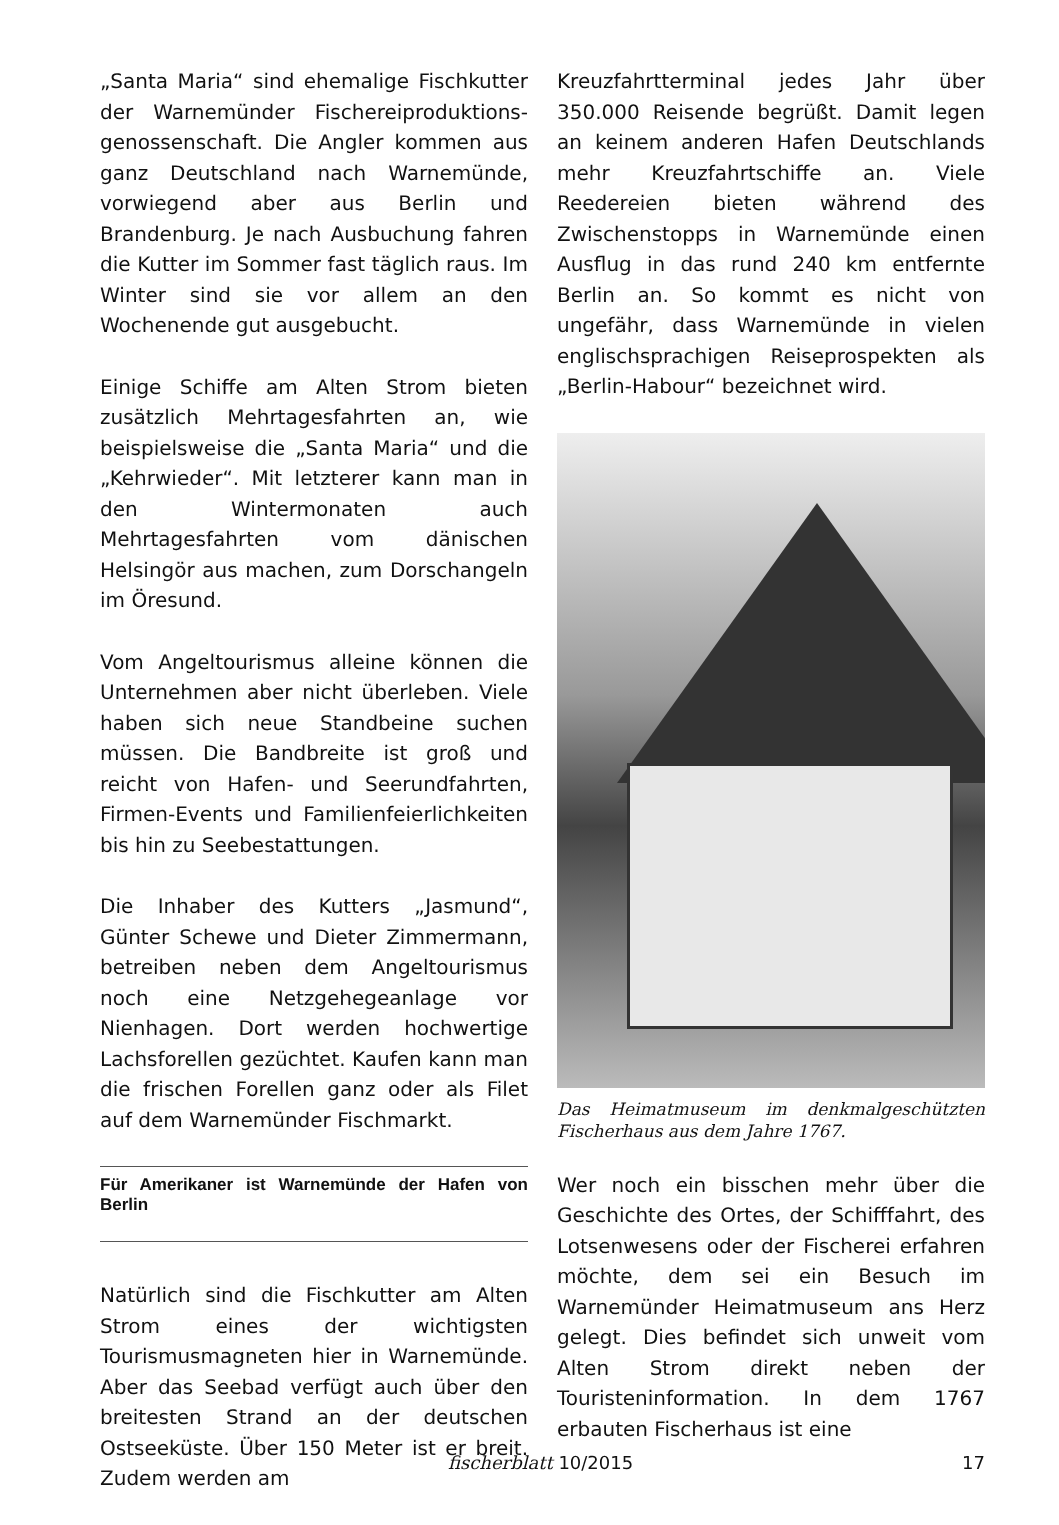„Santa Maria“ sind ehemalige Fischkutter der Warnemünder Fischereiproduktions­genossenschaft. Die Angler kommen aus ganz Deutschland nach Warnemünde, vorwiegend aber aus Berlin und Brandenburg. Je nach Ausbuchung fahren die Kutter im Sommer fast täglich raus. Im Winter sind sie vor allem an den Wochenende gut ausgebucht.
Einige Schiffe am Alten Strom bieten zusätzlich Mehrtagesfahrten an, wie beispielsweise die „Santa Maria“ und die „Kehrwieder“. Mit letzterer kann man in den Wintermonaten auch Mehrtagesfahrten vom dänischen Helsingör aus machen, zum Dorschangeln im Öresund.
Vom Angeltourismus alleine können die Unternehmen aber nicht überleben. Viele haben sich neue Standbeine suchen müssen. Die Bandbreite ist groß und reicht von Hafen- und Seerundfahrten, Firmen-Events und Familienfeierlichkeiten bis hin zu Seebestattungen.
Die Inhaber des Kutters „Jasmund“, Günter Schewe und Dieter Zimmermann, betreiben neben dem Angeltourismus noch eine Netzgehegeanlage vor Nienhagen. Dort werden hochwertige Lachsforellen gezüchtet. Kaufen kann man die frischen Forellen ganz oder als Filet auf dem Warnemünder Fischmarkt.
Für Amerikaner ist Warnemünde der Hafen von Berlin
Natürlich sind die Fischkutter am Alten Strom eines der wichtigsten Tourismusmagneten hier in Warnemünde. Aber das Seebad verfügt auch über den breitesten Strand an der deutschen Ostseeküste. Über 150 Meter ist er breit. Zudem werden am
Kreuzfahrtterminal jedes Jahr über 350.000 Reisende begrüßt. Damit legen an keinem anderen Hafen Deutschlands mehr Kreuzfahrtschiffe an. Viele Reedereien bieten während des Zwischenstopps in Warnemünde einen Ausflug in das rund 240 km entfernte Berlin an. So kommt es nicht von ungefähr, dass Warnemünde in vielen englischsprachigen Reiseprospekten als „Berlin-Habour“ bezeichnet wird.
Das Heimatmuseum im denkmalgeschützten Fischerhaus aus dem Jahre 1767.
Wer noch ein bisschen mehr über die Geschichte des Ortes, der Schifffahrt, des Lotsenwesens oder der Fischerei erfahren möchte, dem sei ein Besuch im Warnemünder Heimatmuseum ans Herz gelegt. Dies befindet sich unweit vom Alten Strom direkt neben der Touristeninformation. In dem 1767 erbauten Fischerhaus ist eine
fischerblatt 10/2015 17